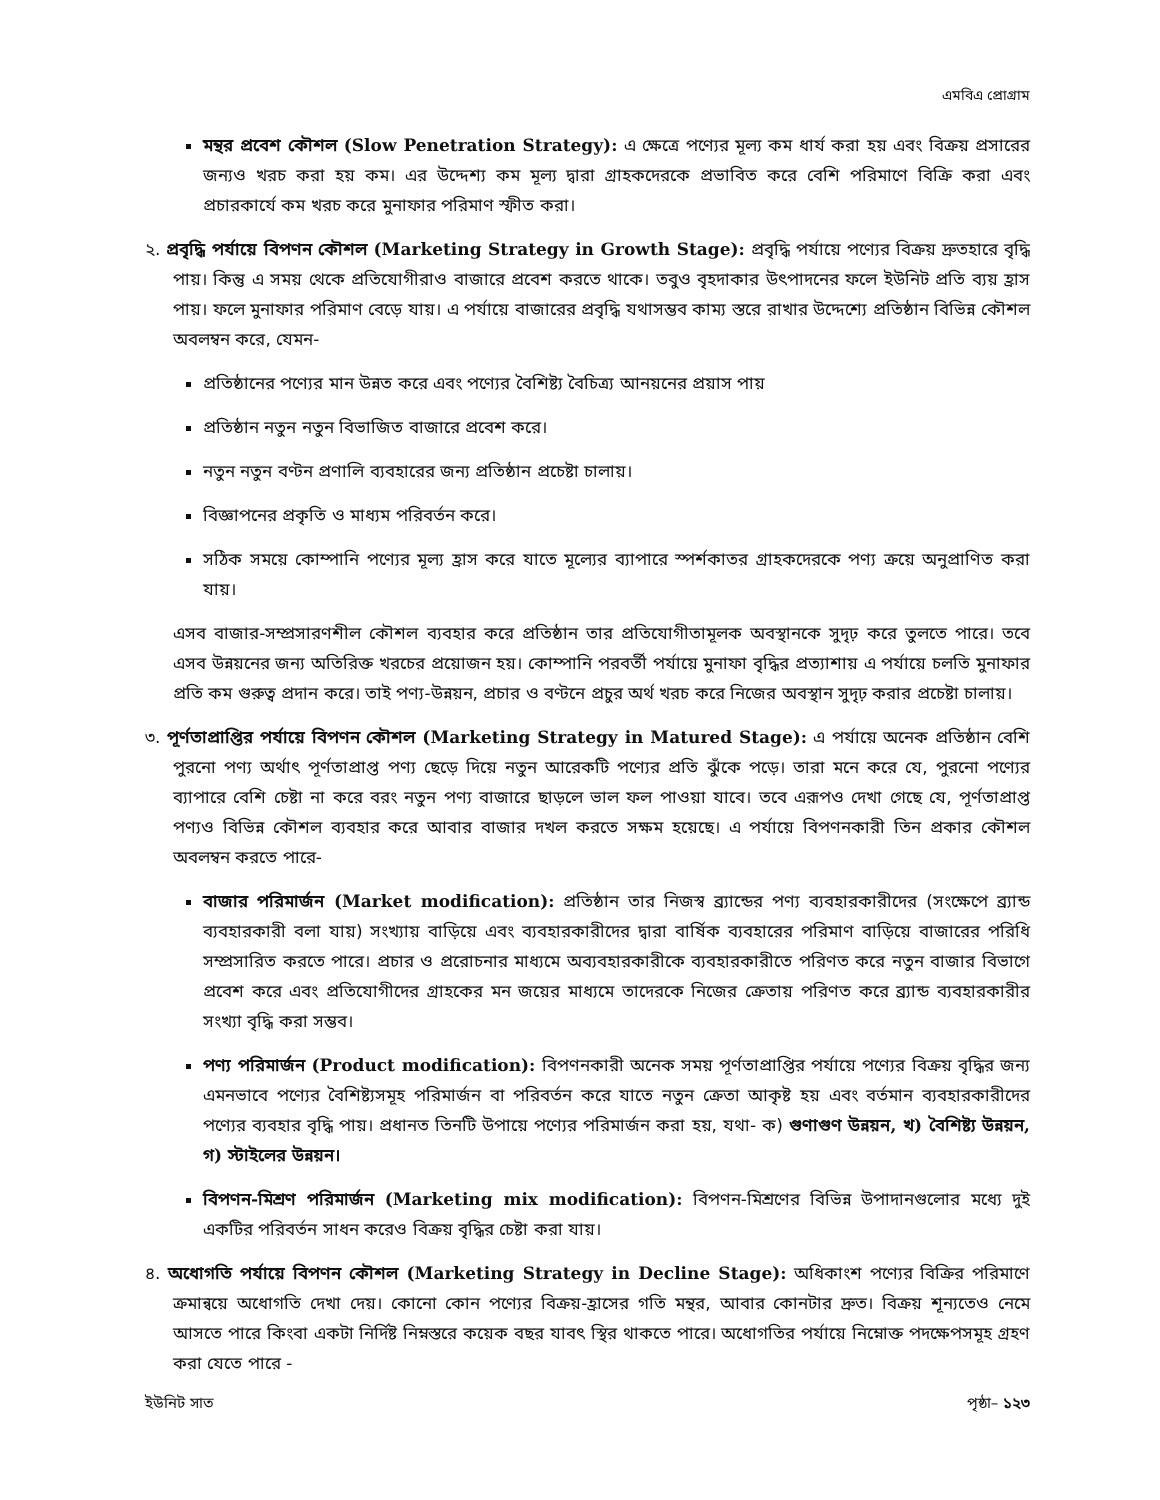এমবিএ প্রোগ্রাম
মন্থর প্রবেশ কৌশল (Slow Penetration Strategy): এ ক্ষেত্রে পণ্যের মূল্য কম ধার্য করা হয় এবং বিক্রয় প্রসারের জন্যও খরচ করা হয় কম। এর উদ্দেশ্য কম মূল্য দ্বারা গ্রাহকদেরকে প্রভাবিত করে বেশি পরিমাণে বিক্রি করা এবং প্রচারকার্যে কম খরচ করে মুনাফার পরিমাণ স্ফীত করা।
২. প্রবৃদ্ধি পর্যায়ে বিপণন কৌশল (Marketing Strategy in Growth Stage): প্রবৃদ্ধি পর্যায়ে পণ্যের বিক্রয় দ্রুতহারে বৃদ্ধি পায়। কিন্তু এ সময় থেকে প্রতিযোগীরাও বাজারে প্রবেশ করতে থাকে। তবুও বৃহদাকার উৎপাদনের ফলে ইউনিট প্রতি ব্যয় হ্রাস পায়। ফলে মুনাফার পরিমাণ বেড়ে যায়। এ পর্যায়ে বাজারের প্রবৃদ্ধি যথাসম্ভব কাম্য স্তরে রাখার উদ্দেশ্যে প্রতিষ্ঠান বিভিন্ন কৌশল অবলম্বন করে, যেমন-
প্রতিষ্ঠানের পণ্যের মান উন্নত করে এবং পণ্যের বৈশিষ্ট্য বৈচিত্র্য আনয়নের প্রয়াস পায়
প্রতিষ্ঠান নতুন নতুন বিভাজিত বাজারে প্রবেশ করে।
নতুন নতুন বণ্টন প্রণালি ব্যবহারের জন্য প্রতিষ্ঠান প্রচেষ্টা চালায়।
বিজ্ঞাপনের প্রকৃতি ও মাধ্যম পরিবর্তন করে।
সঠিক সময়ে কোম্পানি পণ্যের মূল্য হ্রাস করে যাতে মূল্যের ব্যাপারে স্পর্শকাতর গ্রাহকদেরকে পণ্য ক্রয়ে অনুপ্রাণিত করা যায়।
এসব বাজার-সম্প্রসারণশীল কৌশল ব্যবহার করে প্রতিষ্ঠান তার প্রতিযোগীতামূলক অবস্থানকে সুদৃঢ় করে তুলতে পারে। তবে এসব উন্নয়নের জন্য অতিরিক্ত খরচের প্রয়োজন হয়। কোম্পানি পরবর্তী পর্যায়ে মুনাফা বৃদ্ধির প্রত্যাশায় এ পর্যায়ে চলতি মুনাফার প্রতি কম গুরুত্ব প্রদান করে। তাই পণ্য-উন্নয়ন, প্রচার ও বণ্টনে প্রচুর অর্থ খরচ করে নিজের অবস্থান সুদৃঢ় করার প্রচেষ্টা চালায়।
৩. পূর্ণতাপ্রাপ্তির পর্যায়ে বিপণন কৌশল (Marketing Strategy in Matured Stage): এ পর্যায়ে অনেক প্রতিষ্ঠান বেশি পুরনো পণ্য অর্থাৎ পূর্ণতাপ্রাপ্ত পণ্য ছেড়ে দিয়ে নতুন আরেকটি পণ্যের প্রতি ঝুঁকে পড়ে। তারা মনে করে যে, পুরনো পণ্যের ব্যাপারে বেশি চেষ্টা না করে বরং নতুন পণ্য বাজারে ছাড়লে ভাল ফল পাওয়া যাবে। তবে এরূপও দেখা গেছে যে, পূর্ণতাপ্রাপ্ত পণ্যও বিভিন্ন কৌশল ব্যবহার করে আবার বাজার দখল করতে সক্ষম হয়েছে। এ পর্যায়ে বিপণনকারী তিন প্রকার কৌশল অবলম্বন করতে পারে-
বাজার পরিমার্জন (Market modification): প্রতিষ্ঠান তার নিজস্ব ব্র্যান্ডের পণ্য ব্যবহারকারীদের (সংক্ষেপে ব্র্যান্ড ব্যবহারকারী বলা যায়) সংখ্যায় বাড়িয়ে এবং ব্যবহারকারীদের দ্বারা বার্ষিক ব্যবহারের পরিমাণ বাড়িয়ে বাজারের পরিধি সম্প্রসারিত করতে পারে। প্রচার ও প্ররোচনার মাধ্যমে অব্যবহারকারীকে ব্যবহারকারীতে পরিণত করে নতুন বাজার বিভাগে প্রবেশ করে এবং প্রতিযোগীদের গ্রাহকের মন জয়ের মাধ্যমে তাদেরকে নিজের ক্রেতায় পরিণত করে ব্র্যান্ড ব্যবহারকারীর সংখ্যা বৃদ্ধি করা সম্ভব।
পণ্য পরিমার্জন (Product modification): বিপণনকারী অনেক সময় পূর্ণতাপ্রাপ্তির পর্যায়ে পণ্যের বিক্রয় বৃদ্ধির জন্য এমনভাবে পণ্যের বৈশিষ্ট্যসমূহ পরিমার্জন বা পরিবর্তন করে যাতে নতুন ক্রেতা আকৃষ্ট হয় এবং বর্তমান ব্যবহারকারীদের পণ্যের ব্যবহার বৃদ্ধি পায়। প্রধানত তিনটি উপায়ে পণ্যের পরিমার্জন করা হয়, যথা- ক) গুণাগুণ উন্নয়ন, খ) বৈশিষ্ট্য উন্নয়ন, গ) স্টাইলের উন্নয়ন।
বিপণন-মিশ্রণ পরিমার্জন (Marketing mix modification): বিপণন-মিশ্রণের বিভিন্ন উপাদানগুলোর মধ্যে দুই একটির পরিবর্তন সাধন করেও বিক্রয় বৃদ্ধির চেষ্টা করা যায়।
৪. অধোগতি পর্যায়ে বিপণন কৌশল (Marketing Strategy in Decline Stage): অধিকাংশ পণ্যের বিক্রির পরিমাণে ক্রমান্বয়ে অধোগতি দেখা দেয়। কোনো কোন পণ্যের বিক্রয়-হ্রাসের গতি মন্থর, আবার কোনটার দ্রুত। বিক্রয় শূন্যতেও নেমে আসতে পারে কিংবা একটা নির্দিষ্ট নিম্নস্তরে কয়েক বছর যাবৎ স্থির থাকতে পারে। অধোগতির পর্যায়ে নিম্নোক্ত পদক্ষেপসমূহ গ্রহণ করা যেতে পারে -
ইউনিট সাত পৃষ্ঠা– ১২৩